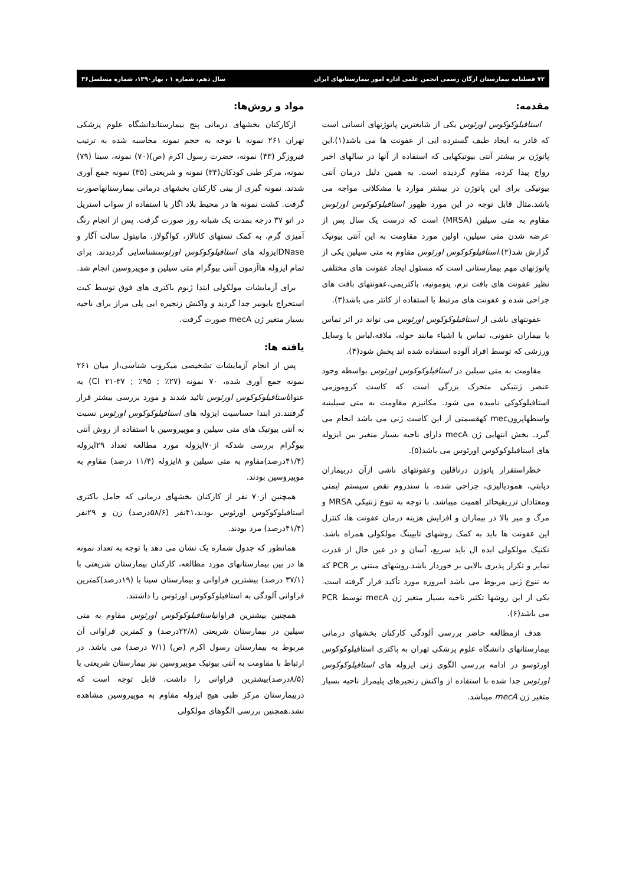۷۲ فصلنامه بیمارستان ارگان رسمی انجمن علمی اداره امور بیمارستانهای ایران سال دهم، شماره ۱ ، بهار۱۳۹۰، شماره مسلسل۳۶
مقدمه:
استافیلوکوکوس اورئوس یکی از شایعترین پاتوژنهای انسانی است که قادر به ایجاد طیف گسترده ایی از عفونت ها می باشد(۱).این پاتوژن بر بیشتر آنتی بیوتیکهایی که استفاده از آنها در سالهای اخیر رواج پیدا کرده، مقاوم گردیده است. به همین دلیل درمان آنتی بیوتیکی برای این پاتوژن در بیشتر موارد با مشکلاتی مواجه می باشد.مثال قابل توجه در این مورد ظهور استافیلوکوکوس اورئوس مقاوم به متی سیلین (MRSA) است که درست یک سال پس از عرضه شدن متی سیلین، اولین مورد مقاومت به این آنتی بیوتیک گزارش شد(۲).استافیلوکوکوس اورئوس مقاوم به متی سیلین یکی از پاتوژنهای مهم بیمارستانی است که مسئول ایجاد عفونت های مختلفی نظیر عفونت های بافت نرم، پنومونیه، باکتریمی،عفونتهای بافت های جراحی شده و عفونت های مرتبط با استفاده از کاتتر می باشد(۳).
عفونتهای ناشی از استافیلوکوکوس اورئوس می تواند در اثر تماس با بیماران عفونی، تماس با اشیاء مانند حوله، ملافه،لباس یا وسایل ورزشی که توسط افراد آلوده استفاده شده اند پخش شود(۴).
مقاومت به متی سیلین در استافیلوکوکوس اورئوس بواسطه وجود عنصر ژنتیکی متحرک بزرگی است که کاست کروموزمی استافیلوکوکی نامیده می شود. مکانیزم مقاومت به متی سیلینبه واسطهاپرونmec کهقسمتی از این کاست ژنی می باشد انجام می گیرد. بخش انتهایی ژن mecA دارای ناحیه بسیار متغیر بین ایزوله های استافیلوکوکوس اورئوس می باشد(۵).
خطراستقرار پاتوژن درناقلین وعفونتهای ناشی ازآن دربیماران دیابتی، همودیالیزی، جراحی شده، با سندروم نقص سیستم ایمنی ومعتادان تزریقیحائز اهمیت میباشد. با توجه به تنوع ژنتیکی MRSA و مرگ و میر بالا در بیماران و افزایش هزینه درمان عفونت ها، کنترل این عفونت ها باید به کمک روشهای تایپینگ مولکولی همراه باشد. تکنیک مولکولی ایده ال باید سریع، آسان و در عین حال از قدرت تمایز و تکرار پذیری بالایی بر خوردار باشد.روشهای مبتنی بر PCR که به تنوع ژنی مربوط می باشد امروزه مورد تأکید قرار گرفته است. یکی از این روشها تکثیر ناحیه بسیار متغیر ژن mecA توسط PCR می باشد(۶).
هدف ازمطالعه حاضر بررسی آلودگی کارکنان بخشهای درمانی بیمارستانهای دانشگاه علوم پزشکی تهران به باکتری استافیلوکوکوس اورئوسو در ادامه بررسی الگوی ژنی ایزوله های استافیلوکوکوس اورئوس جدا شده با استفاده از واکنش زنجیرهای پلیمراز ناحیه بسیار متغیر ژن mecA میباشد.
مواد و روش‌ها:
ازکارکنان بخشهای درمانی پنج بیمارستاندانشگاه علوم پزشکی تهران ۲۶۱ نمونه با توجه به حجم نمونه محاسبه شده به ترتیب فیروزگر (۴۳) نمونه، حضرت رسول اکرم (ص)(۷۰) نمونه، سینا (۷۹) نمونه، مرکز طبی کودکان(۳۴) نمونه و شریعتی (۳۵) نمونه جمع آوری شدند. نمونه گیری از بینی کارکنان بخشهای درمانی بیمارستانهاصورت گرفت. کشت نمونه ها در محیط بلاد اگار با استفاده از سواب استریل در اتو ۳۷ درجه بمدت یک شبانه روز صورت گرفت. پس از انجام رنگ آمیزی گرم، به کمک تستهای کاتالاز، کواگولاز، مانیتول سالت آگار و DNaseایزوله های استافیلوکوکوس اورئوسشناسایی گردیدند. برای تمام ایزوله هاآزمون آنتی بیوگرام متی سیلین و موپیروسین انجام شد.
برای آزمایشات مولکولی ابتدا ژنوم باکتری های فوق توسط کیت استخراج بایونیر جدا گردید و واکنش زنجیره ایی پلی مراز برای ناحیه بسیار متغیر ژن mecA صورت گرفت.
یافته ها:
پس از انجام آزمایشات تشخیصی میکروب شناسی،از میان ۲۶۱ نمونه جمع آوری شده، ۷۰ نمونه (۲۷٪ ; ۹۵٪ ; CI ۲۱-۳۷) به عنواناستافیلوکوکوس اورئوس تائید شدند و مورد بررسی بیشتر قرار گرفتند.در ابتدا حساسیت ایزوله های استافیلوکوکوس اورئوس نسبت به آنتی بیوتیک های متی سیلین و موپیروسین با استفاده از روش آنتی بیوگرام بررسی شدکه از۷۰ایزوله مورد مطالعه تعداد ۲۹ایزوله (۴۱/۴درصد)مقاوم به متی سیلین و ۸ایزوله (۱۱/۴ درصد) مقاوم به موپیروسین بودند.
همچنین از۷۰ نفر از کارکنان بخشهای درمانی که حامل باکتری استافیلوکوکوس اورئوس بودند،۴۱نفر (۵۸/۶درصد) زن و ۲۹نفر (۴۱/۴درصد) مرد بودند.
همانطور که جدول شماره یک نشان می دهد با توجه به تعداد نمونه ها در بین بیمارستانهای مورد مطالعه، کارکنان بیمارستان شریعتی با (۳۷/۱ درصد) بیشترین فراوانی و بیمارستان سینا با (۱۹درصد)کمترین فراوانی آلودگی به استافیلوکوکوس اورئوس را داشتند.
همچنین بیشترین فراوانیاستافیلوکوکوس اورئوس مقاوم به متی سیلین در بیمارستان شریعتی (۲۲/۸درصد) و کمترین فراوانی آن مربوط به بیمارستان رسول اکرم (ص) (۷/۱ درصد) می باشد. در ارتباط با مقاومت به آنتی بیوتیک موپیروسین نیز بیمارستان شریعتی با (۸/۵درصد)بیشترین فراوانی را داشت. قابل توجه است که دربیمارستان مرکز طبی هیچ ایزوله مقاوم به موپیروسین مشاهده نشد.همچنین بررسی الگوهای مولکولی